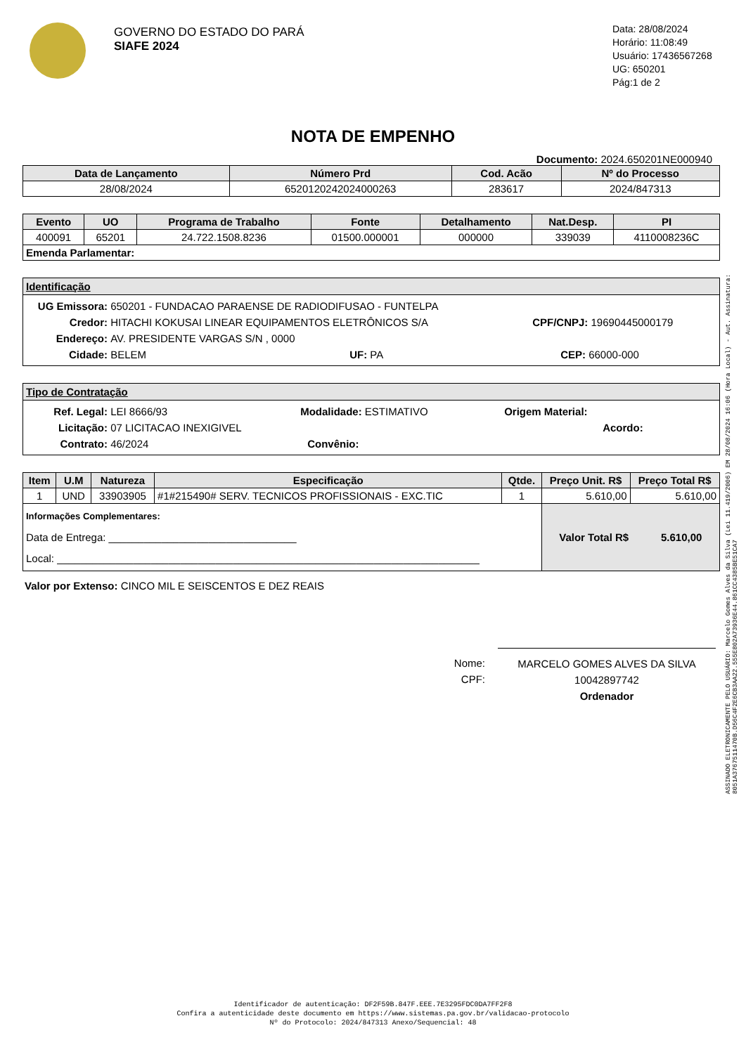GOVERNO DO ESTADO DO PARÁ
SIAFE 2024
Data: 28/08/2024
Horário: 11:08:49
Usuário: 17436567268
UG: 650201
Pág:1 de 2
NOTA DE EMPENHO
Documento: 2024.650201NE000940
| Data de Lançamento | Número Prd | Cod. Acão | Nº do Processo |
| --- | --- | --- | --- |
| 28/08/2024 | 6520120242024000263 | 283617 | 2024/847313 |
| Evento | UO | Programa de Trabalho | Fonte | Detalhamento | Nat.Desp. | PI |
| --- | --- | --- | --- | --- | --- | --- |
| 400091 | 65201 | 24.722.1508.8236 | 01500.000001 | 000000 | 339039 | 4110008236C |
| Emenda Parlamentar: | | | | | | |
Identificação
UG Emissora: 650201 - FUNDACAO PARAENSE DE RADIODIFUSAO - FUNTELPA
Credor: HITACHI KOKUSAI LINEAR EQUIPAMENTOS ELETRÔNICOS S/A CPF/CNPJ: 19690445000179
Endereço: AV. PRESIDENTE VARGAS S/N , 0000
Cidade: BELEM UF: PA CEP: 66000-000
Tipo de Contratação
Ref. Legal: LEI 8666/93 Modalidade: ESTIMATIVO Origem Material:
Licitação: 07 LICITACAO INEXIGIVEL Acordo:
Contrato: 46/2024 Convênio:
| Item | U.M | Natureza | Especificação | Qtde. | Preço Unit. R$ | Preço Total R$ |
| --- | --- | --- | --- | --- | --- | --- |
| 1 | UND | 33903905 | #1#215490# SERV. TECNICOS PROFISSIONAIS - EXC.TIC | 1 | 5.610,00 | 5.610,00 |
| Informações Complementares: Data de Entrega: ________________________________ Local: ________________________________________________________________________ | | | | | Valor Total R$ 5.610,00 | |
Valor por Extenso: CINCO MIL E SEISCENTOS E DEZ REAIS
Nome:
CPF:
MARCELO GOMES ALVES DA SILVA
10042897742
Ordenador
ASSINADO ELETRONICAMENTE PELO USUÁRIO: Marcelo Gomes Alves da Silva (Lei 11.419/2006) EM 28/08/2024 16:06 (Hora Local) - Aut. Assinatura: 8051A3767511470B.D56C4F2E6CB3AA22.555E802A73936E44.861CC4385BE51CA7
Identificador de autenticação: DF2F59B.847F.EEE.7E3295FDC0DA7FF2F8
Confira a autenticidade deste documento em https://www.sistemas.pa.gov.br/validacao-protocolo
Nº do Protocolo: 2024/847313 Anexo/Sequencial: 48